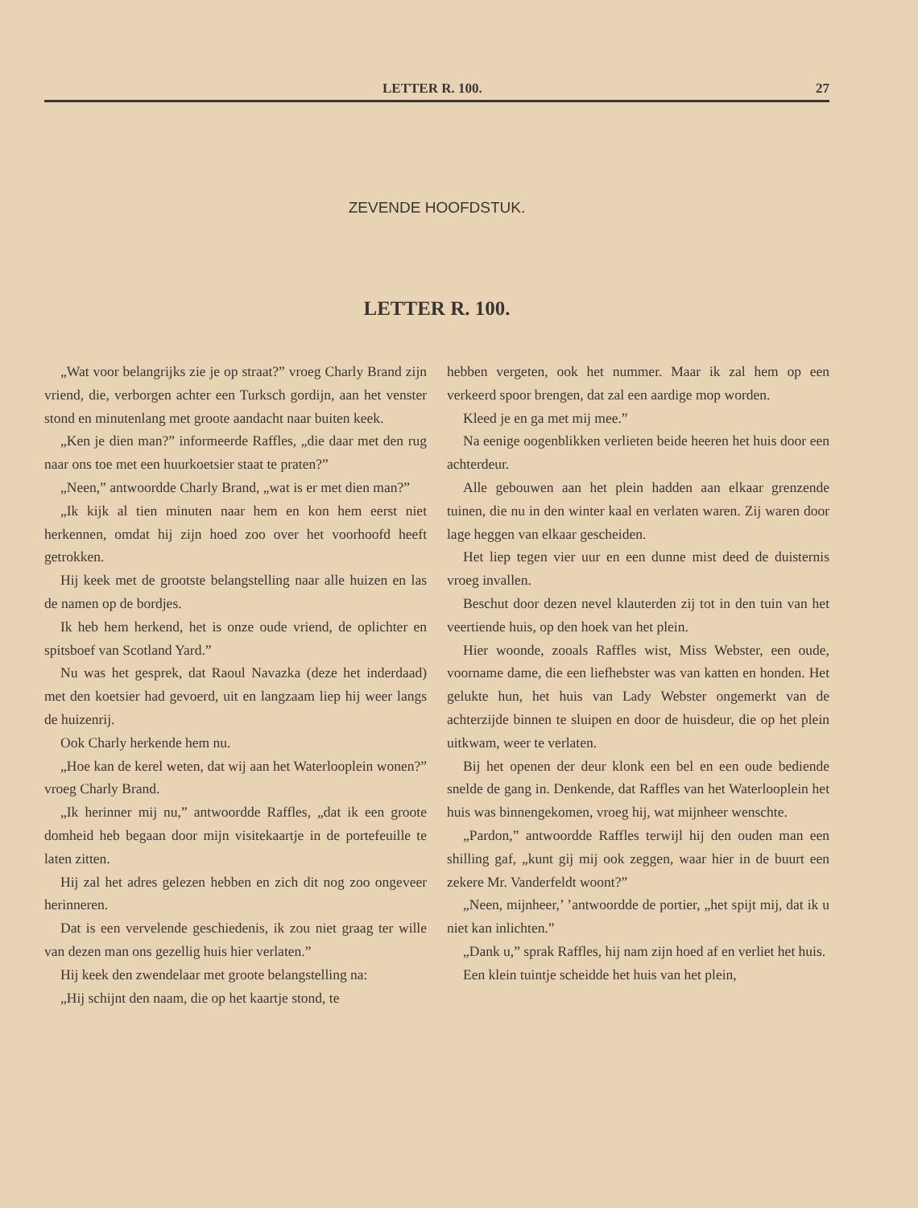LETTER R. 100. 27
ZEVENDE HOOFDSTUK.
LETTER R. 100.
„Wat voor belangrijks zie je op straat?” vroeg Charly Brand zijn vriend, die, verborgen achter een Turksch gordijn, aan het venster stond en minutenlang met groote aandacht naar buiten keek.
„Ken je dien man?” informeerde Raffles, „die daar met den rug naar ons toe met een huurkoetsier staat te praten?”
„Neen,” antwoordde Charly Brand, „wat is er met dien man?”
„Ik kijk al tien minuten naar hem en kon hem eerst niet herkennen, omdat hij zijn hoed zoo over het voorhoofd heeft getrokken.
Hij keek met de grootste belangstelling naar alle huizen en las de namen op de bordjes.
Ik heb hem herkend, het is onze oude vriend, de oplichter en spitsboef van Scotland Yard.”
Nu was het gesprek, dat Raoul Navazka (deze het inderdaad) met den koetsier had gevoerd, uit en langzaam liep hij weer langs de huizenrij.
Ook Charly herkende hem nu.
„Hoe kan de kerel weten, dat wij aan het Waterlooplein wonen?” vroeg Charly Brand.
„Ik herinner mij nu,” antwoordde Raffles, „dat ik een groote domheid heb begaan door mijn visitekaartje in de portefeuille te laten zitten.
Hij zal het adres gelezen hebben en zich dit nog zoo ongeveer herinneren.
Dat is een vervelende geschiedenis, ik zou niet graag ter wille van dezen man ons gezellig huis hier verlaten.”
Hij keek den zwendelaar met groote belangstelling na:
„Hij schijnt den naam, die op het kaartje stond, te
hebben vergeten, ook het nummer. Maar ik zal hem op een verkeerd spoor brengen, dat zal een aardige mop worden.
Kleed je en ga met mij mee.”
Na eenige oogenblikken verlieten beide heeren het huis door een achterdeur.
Alle gebouwen aan het plein hadden aan elkaar grenzende tuinen, die nu in den winter kaal en verlaten waren. Zij waren door lage heggen van elkaar gescheiden.
Het liep tegen vier uur en een dunne mist deed de duisternis vroeg invallen.
Beschut door dezen nevel klauterden zij tot in den tuin van het veertiende huis, op den hoek van het plein.
Hier woonde, zooals Raffles wist, Miss Webster, een oude, voorname dame, die een liefhebster was van katten en honden. Het gelukte hun, het huis van Lady Webster ongemerkt van de achterzijde binnen te sluipen en door de huisdeur, die op het plein uitkwam, weer te verlaten.
Bij het openen der deur klonk een bel en een oude bediende snelde de gang in. Denkende, dat Raffles van het Waterlooplein het huis was binnengekomen, vroeg hij, wat mijnheer wenschte.
„Pardon,” antwoordde Raffles terwijl hij den ouden man een shilling gaf, „kunt gij mij ook zeggen, waar hier in de buurt een zekere Mr. Vanderfeldt woont?”
„Neen, mijnheer,’ ’antwoordde de portier, „het spijt mij, dat ik u niet kan inlichten.”
„Dank u,” sprak Raffles, hij nam zijn hoed af en verliet het huis.
Een klein tuintje scheidde het huis van het plein,